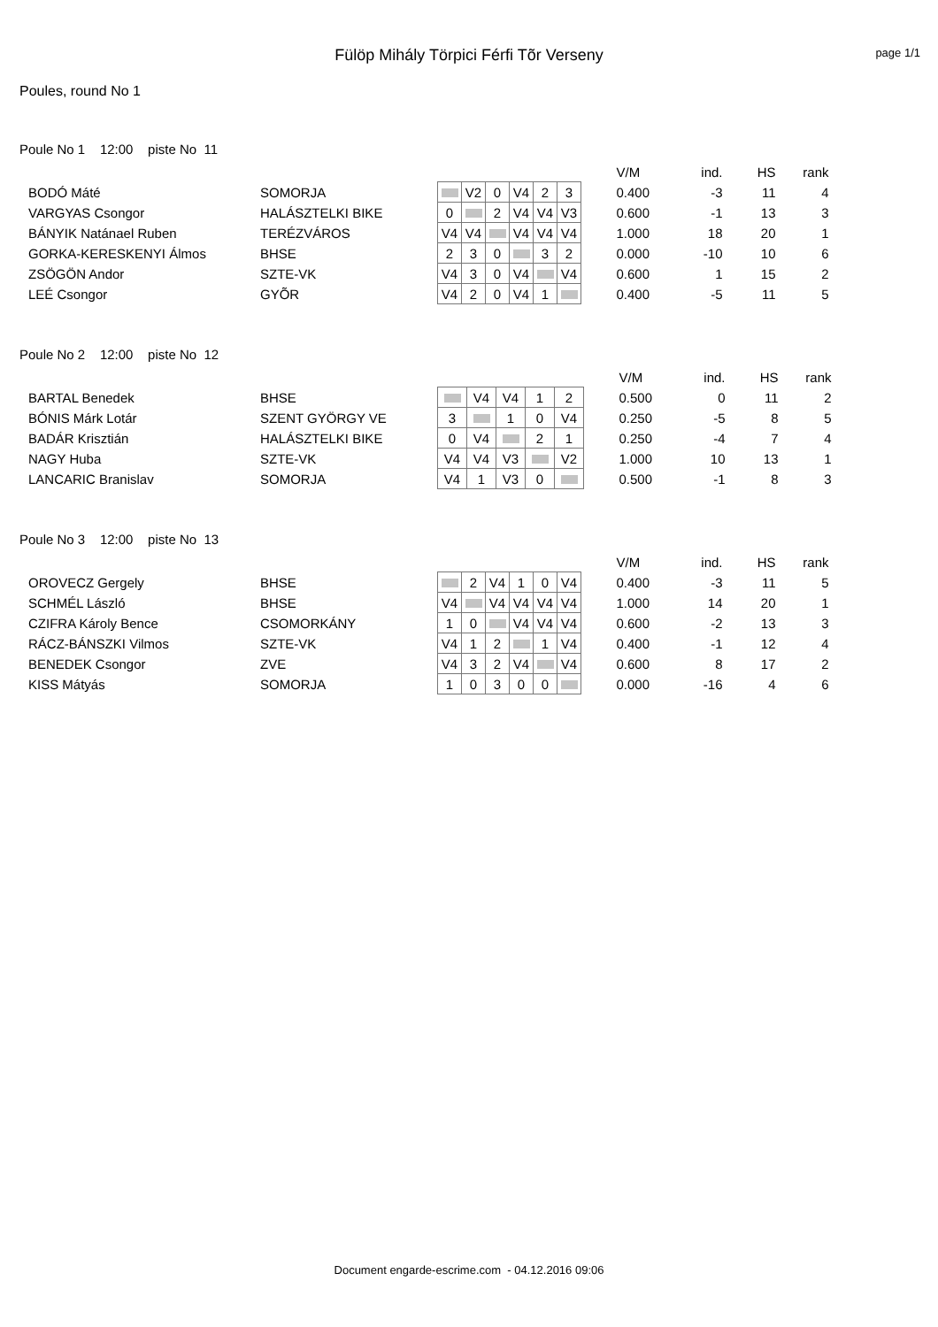Fülöp Mihály Törpici Férfi Tõr Verseny
page 1/1
Poules, round No 1
Poule No 1 12:00 piste No 11
| | | | | | | | | | V/M | ind. | HS | rank |
| --- | --- | --- | --- | --- | --- | --- | --- | --- | --- | --- | --- | --- |
| BODÓ Máté | SOMORJA | | V2 | 0 | V4 | 2 | 3 | | 0.400 | -3 | 11 | 4 |
| VARGYAS Csongor | HALÁSZTELKI BIKE | 0 | | 2 | V4 | V4 | V3 | | 0.600 | -1 | 13 | 3 |
| BÁNYIK Natánael Ruben | TERÉZVÁROS | V4 | V4 | | V4 | V4 | V4 | | 1.000 | 18 | 20 | 1 |
| GORKA-KERESKENYI Álmos | BHSE | 2 | 3 | 0 | | 3 | 2 | | 0.000 | -10 | 10 | 6 |
| ZSÖGÖN Andor | SZTE-VK | V4 | 3 | 0 | V4 | | V4 | | 0.600 | 1 | 15 | 2 |
| LEÉ Csongor | GYÕR | V4 | 2 | 0 | V4 | 1 | | | 0.400 | -5 | 11 | 5 |
Poule No 2 12:00 piste No 12
| | | | | | | | | V/M | ind. | HS | rank |
| --- | --- | --- | --- | --- | --- | --- | --- | --- | --- | --- | --- |
| BARTAL Benedek | BHSE | | V4 | V4 | 1 | 2 | | 0.500 | 0 | 11 | 2 |
| BÓNIS Márk Lotár | SZENT GYÖRGY VE | 3 | | 1 | 0 | V4 | | 0.250 | -5 | 8 | 5 |
| BADÁR Krisztián | HALÁSZTELKI BIKE | 0 | V4 | | 2 | 1 | | 0.250 | -4 | 7 | 4 |
| NAGY Huba | SZTE-VK | V4 | V4 | V3 | | V2 | | 1.000 | 10 | 13 | 1 |
| LANCARIC Branislav | SOMORJA | V4 | 1 | V3 | 0 | | | 0.500 | -1 | 8 | 3 |
Poule No 3 12:00 piste No 13
| | | | | | | | | | V/M | ind. | HS | rank |
| --- | --- | --- | --- | --- | --- | --- | --- | --- | --- | --- | --- | --- |
| OROVECZ Gergely | BHSE | | 2 | V4 | 1 | 0 | V4 | | 0.400 | -3 | 11 | 5 |
| SCHMÉL László | BHSE | V4 | | V4 | V4 | V4 | V4 | | 1.000 | 14 | 20 | 1 |
| CZIFRA Károly Bence | CSOMORKÁNY | 1 | 0 | | V4 | V4 | V4 | | 0.600 | -2 | 13 | 3 |
| RÁCZ-BÁNSZKI Vilmos | SZTE-VK | V4 | 1 | 2 | | 1 | V4 | | 0.400 | -1 | 12 | 4 |
| BENEDEK Csongor | ZVE | V4 | 3 | 2 | V4 | | V4 | | 0.600 | 8 | 17 | 2 |
| KISS Mátyás | SOMORJA | 1 | 0 | 3 | 0 | 0 | | | 0.000 | -16 | 4 | 6 |
Document engarde-escrime.com - 04.12.2016 09:06